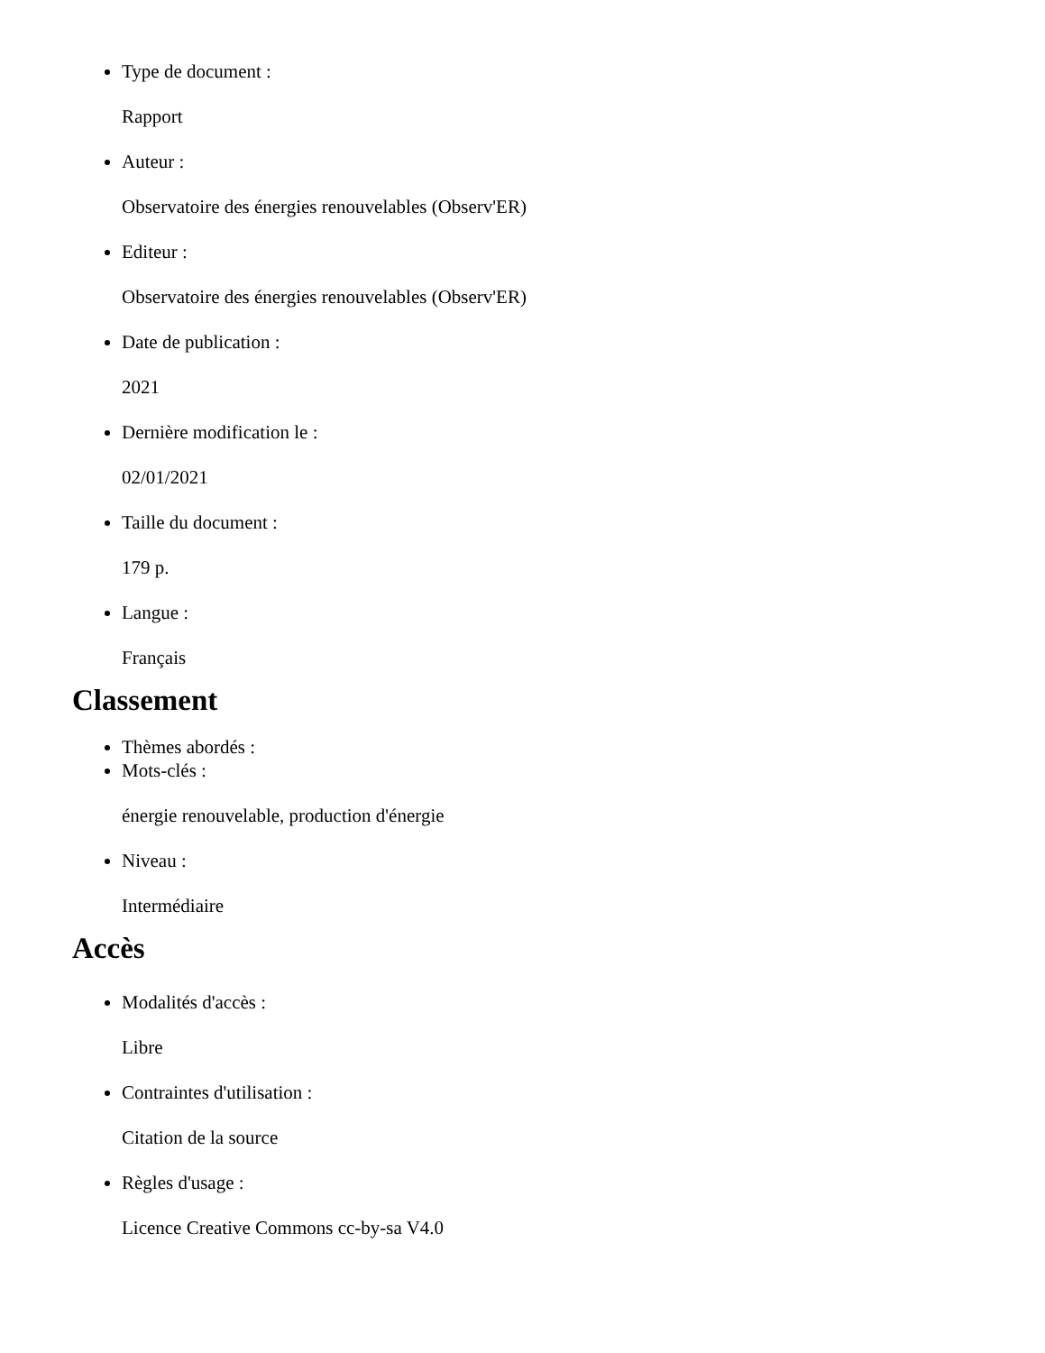Type de document :
Rapport
Auteur :
Observatoire des énergies renouvelables (Observ'ER)
Editeur :
Observatoire des énergies renouvelables (Observ'ER)
Date de publication :
2021
Dernière modification le :
02/01/2021
Taille du document :
179 p.
Langue :
Français
Classement
Thèmes abordés :
Mots-clés :
énergie renouvelable, production d'énergie
Niveau :
Intermédiaire
Accès
Modalités d'accès :
Libre
Contraintes d'utilisation :
Citation de la source
Règles d'usage :
Licence Creative Commons cc-by-sa V4.0